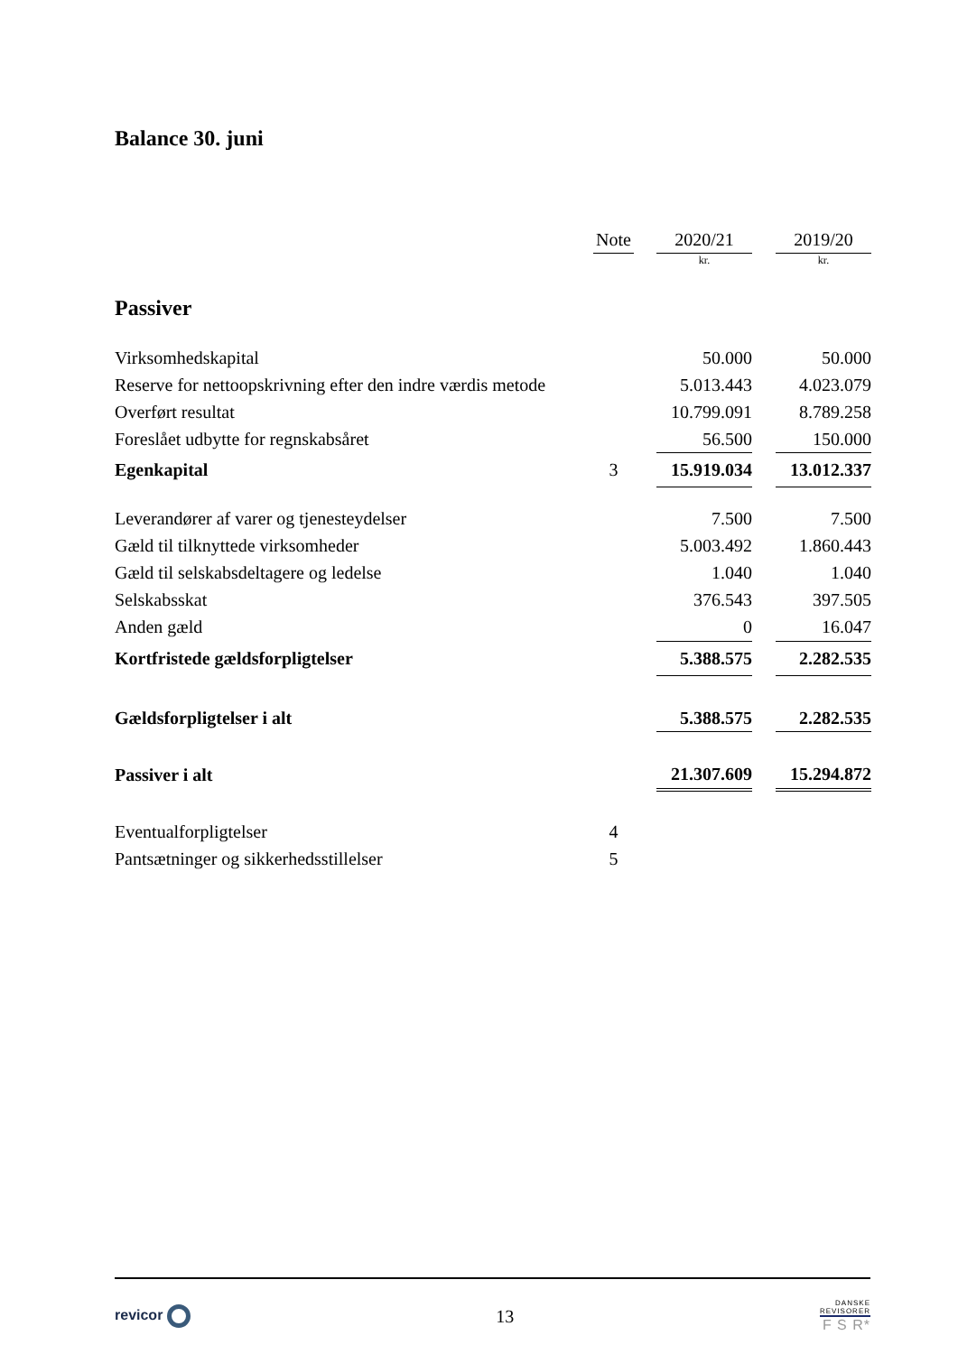Balance 30. juni
| | Note | | 2020/21 | | 2019/20 |
| | | | kr. | | kr. |
| Passiver | | | | | |
| Virksomhedskapital | | | 50.000 | | 50.000 |
| Reserve for nettoopskrivning efter den indre værdis metode | | | 5.013.443 | | 4.023.079 |
| Overført resultat | | | 10.799.091 | | 8.789.258 |
| Foreslået udbytte for regnskabsåret | | | 56.500 | | 150.000 |
| Egenkapital | 3 | | 15.919.034 | | 13.012.337 |
| Leverandører af varer og tjenesteydelser | | | 7.500 | | 7.500 |
| Gæld til tilknyttede virksomheder | | | 5.003.492 | | 1.860.443 |
| Gæld til selskabsdeltagere og ledelse | | | 1.040 | | 1.040 |
| Selskabsskat | | | 376.543 | | 397.505 |
| Anden gæld | | | 0 | | 16.047 |
| Kortfristede gældsforpligtelser | | | 5.388.575 | | 2.282.535 |
| Gældsforpligtelser i alt | | | 5.388.575 | | 2.282.535 |
| Passiver i alt | | | 21.307.609 | | 15.294.872 |
| Eventualforpligtelser | 4 | | | | |
| Pantsætninger og sikkerhedsstillelser | 5 | | | | |
revicor
13
DANSKE
REVISORER
F S R*